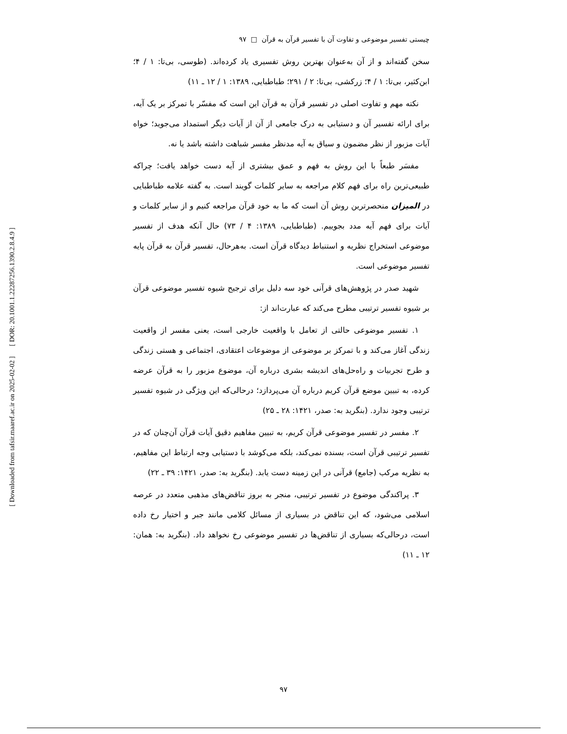[ DOR: 20.1001.1.22287256.1390.2.8.4.9 ]
[ Downloaded from tafsir.maaref.ac.ir on 2025-02-02 ]
چیستی تفسیر موضوعی و تفاوت آن با تفسیر قرآن به قرآن □ ۹۷
سخن گفته‌اند و از آن به‌عنوان بهترین روش تفسیری یاد کرده‌اند. (طوسی، بی‌تا: ۱ / ۴؛ ابن‌کثیر، بی‌تا: ۱ / ۴؛ زرکشی، بی‌تا: ۲ / ۲۹۱؛ طباطبایی، ۱۳۸۹: ۱ / ۱۲ ـ ۱۱)
نکته مهم و تفاوت اصلی در تفسیر قرآن به قرآن این است که مفسّر با تمرکز بر یک آیه، برای ارائه تفسیر آن و دستیابی به درک جامعی از آن از آیات دیگر استمداد می‌جوید؛ خواه آیات مزبور از نظر مضمون و سیاق به آیه مدنظر مفسر شباهت داشته باشد یا نه.
مفسَر طبعاً با این روش به فهم و عمق بیشتری از آیه دست خواهد یافت؛ چراکه طبیعی‌ترین راه برای فهم کلام مراجعه به سایر کلمات گویند است. به گفته علامه طباطبایی در المیزان منحصرترین روش آن است که ما به خود قرآن مراجعه کنیم و از سایر کلمات و آیات برای فهم آیه مدد بجوییم. (طباطبایی، ۱۳۸۹: ۴ / ۷۳) حال آنکه هدف از تفسیر موضوعی استخراج نظریه و استنباط دیدگاه قرآن است. به‌هرحال، تفسیر قرآن به قرآن پایه تفسیر موضوعی است.
شهید صدر در پژوهش‌های قرآنی خود سه دلیل برای ترجیح شیوه تفسیر موضوعی قرآن بر شیوه تفسیر ترتیبی مطرح می‌کند که عبارت‌اند از:
۱. تفسیر موضوعی حالتی از تعامل با واقعیت خارجی است، یعنی مفسر از واقعیت زندگی آغاز می‌کند و با تمرکز بر موضوعی از موضوعات اعتقادی، اجتماعی و هستی زندگی و طرح تجربیات و راه‌حل‌های اندیشه بشری درباره آن، موضوع مزبور را به قرآن عرضه کرده، به تبیین موضع قرآن کریم درباره آن می‌پردازد؛ درحالی‌که این ویژگی در شیوه تفسیر ترتیبی وجود ندارد. (بنگرید به: صدر، ۱۴۲۱: ۲۸ ـ ۲۵)
۲. مفسر در تفسیر موضوعی قرآن کریم، به تبیین مفاهیم دقیق آیات قرآن آن‌چنان که در تفسیر ترتیبی قرآن است، بسنده نمی‌کند، بلکه می‌کوشد با دستیابی وجه ارتباط این مفاهیم، به نظریه مرکب (جامع) قرآنی در این زمینه دست یابد. (بنگرید به: صدر، ۱۴۲۱: ۳۹ ـ ۲۲)
۳. پراکندگی موضوع در تفسیر ترتیبی، منجر به بروز تناقض‌های مذهبی متعدد در عرصه اسلامی می‌شود، که این تناقض در بسیاری از مسائل کلامی مانند جبر و اختیار رخ داده است، درحالی‌که بسیاری از تناقض‌ها در تفسیر موضوعی رخ نخواهد داد. (بنگرید به: همان: ۱۲ ـ ۱۱)
۹۷